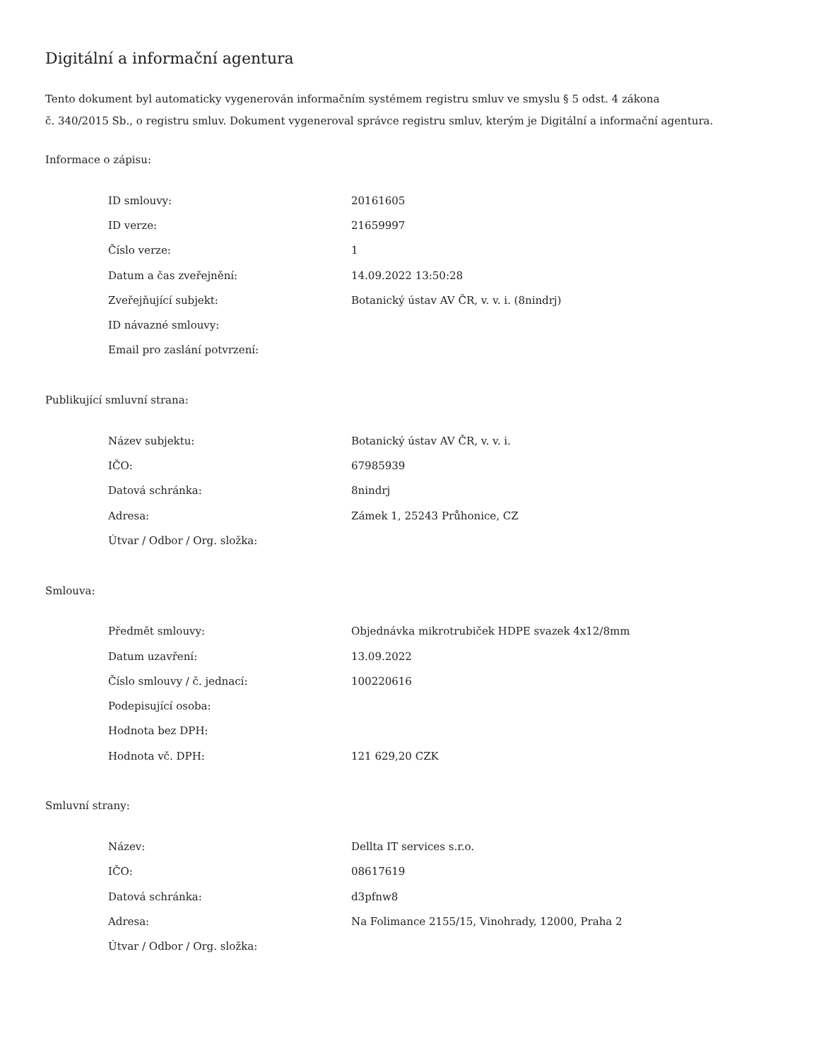Digitální a informační agentura
Tento dokument byl automaticky vygenerován informačním systémem registru smluv ve smyslu § 5 odst. 4 zákona
č. 340/2015 Sb., o registru smluv. Dokument vygeneroval správce registru smluv, kterým je Digitální a informační agentura.
Informace o zápisu:
| ID smlouvy: | 20161605 |
| ID verze: | 21659997 |
| Číslo verze: | 1 |
| Datum a čas zveřejnění: | 14.09.2022 13:50:28 |
| Zveřejňující subjekt: | Botanický ústav AV ČR, v. v. i. (8nindrj) |
| ID návazné smlouvy: | |
| Email pro zaslání potvrzení: | |
Publikující smluvní strana:
| Název subjektu: | Botanický ústav AV ČR, v. v. i. |
| IČO: | 67985939 |
| Datová schránka: | 8nindrj |
| Adresa: | Zámek 1, 25243 Průhonice, CZ |
| Útvar / Odbor / Org. složka: | |
Smlouva:
| Předmět smlouvy: | Objednávka mikrotrubiček HDPE svazek 4x12/8mm |
| Datum uzavření: | 13.09.2022 |
| Číslo smlouvy / č. jednací: | 100220616 |
| Podepisující osoba: | |
| Hodnota bez DPH: | |
| Hodnota vč. DPH: | 121 629,20 CZK |
Smluvní strany:
| Název: | Dellta IT services s.r.o. |
| IČO: | 08617619 |
| Datová schránka: | d3pfnw8 |
| Adresa: | Na Folimance 2155/15, Vinohrady, 12000, Praha 2 |
| Útvar / Odbor / Org. složka: | |